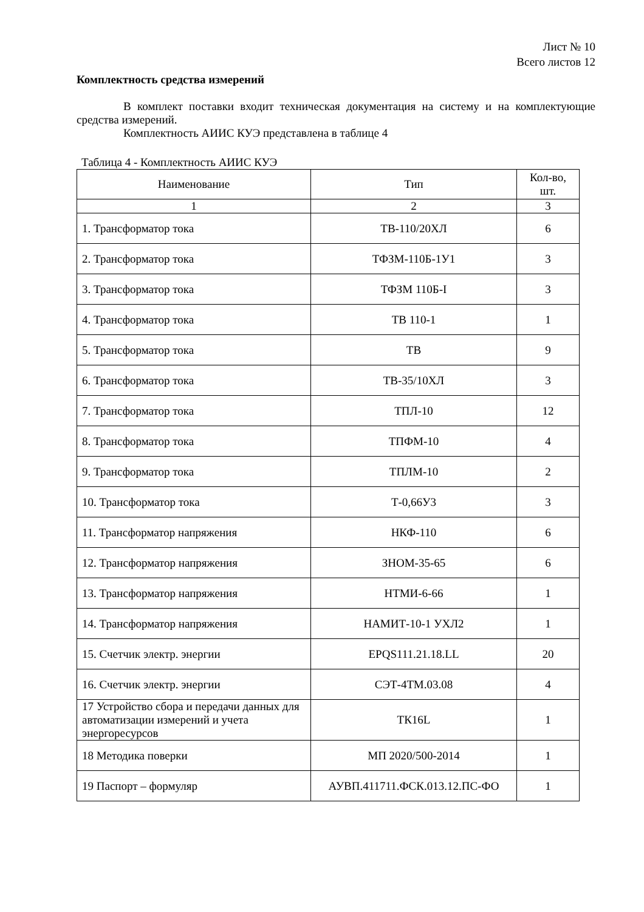Лист № 10
Всего листов 12
Комплектность средства измерений
В комплект поставки входит техническая документация на систему и на комплектующие средства измерений.
Комплектность АИИС КУЭ представлена в таблице 4
Таблица 4 - Комплектность АИИС КУЭ
| Наименование | Тип | Кол-во, шт. |
| --- | --- | --- |
| 1 | 2 | 3 |
| 1. Трансформатор тока | ТВ-110/20ХЛ | 6 |
| 2. Трансформатор тока | ТФЗМ-110Б-1У1 | 3 |
| 3. Трансформатор тока | ТФЗМ 110Б-I | 3 |
| 4. Трансформатор тока | ТВ 110-1 | 1 |
| 5. Трансформатор тока | ТВ | 9 |
| 6. Трансформатор тока | ТВ-35/10ХЛ | 3 |
| 7. Трансформатор тока | ТПЛ-10 | 12 |
| 8. Трансформатор тока | ТПФМ-10 | 4 |
| 9. Трансформатор тока | ТПЛМ-10 | 2 |
| 10. Трансформатор тока | Т-0,66У3 | 3 |
| 11. Трансформатор напряжения | НКФ-110 | 6 |
| 12. Трансформатор напряжения | ЗНОМ-35-65 | 6 |
| 13. Трансформатор напряжения | НТМИ-6-66 | 1 |
| 14. Трансформатор напряжения | НАМИТ-10-1 УХЛ2 | 1 |
| 15. Счетчик электр. энергии | EPQS111.21.18.LL | 20 |
| 16. Счетчик электр. энергии | СЭТ-4ТМ.03.08 | 4 |
| 17 Устройство сбора и передачи данных для автоматизации измерений и учета энергоресурсов | ТК16L | 1 |
| 18 Методика поверки | МП 2020/500-2014 | 1 |
| 19 Паспорт – формуляр | АУВП.411711.ФСК.013.12.ПС-ФО | 1 |